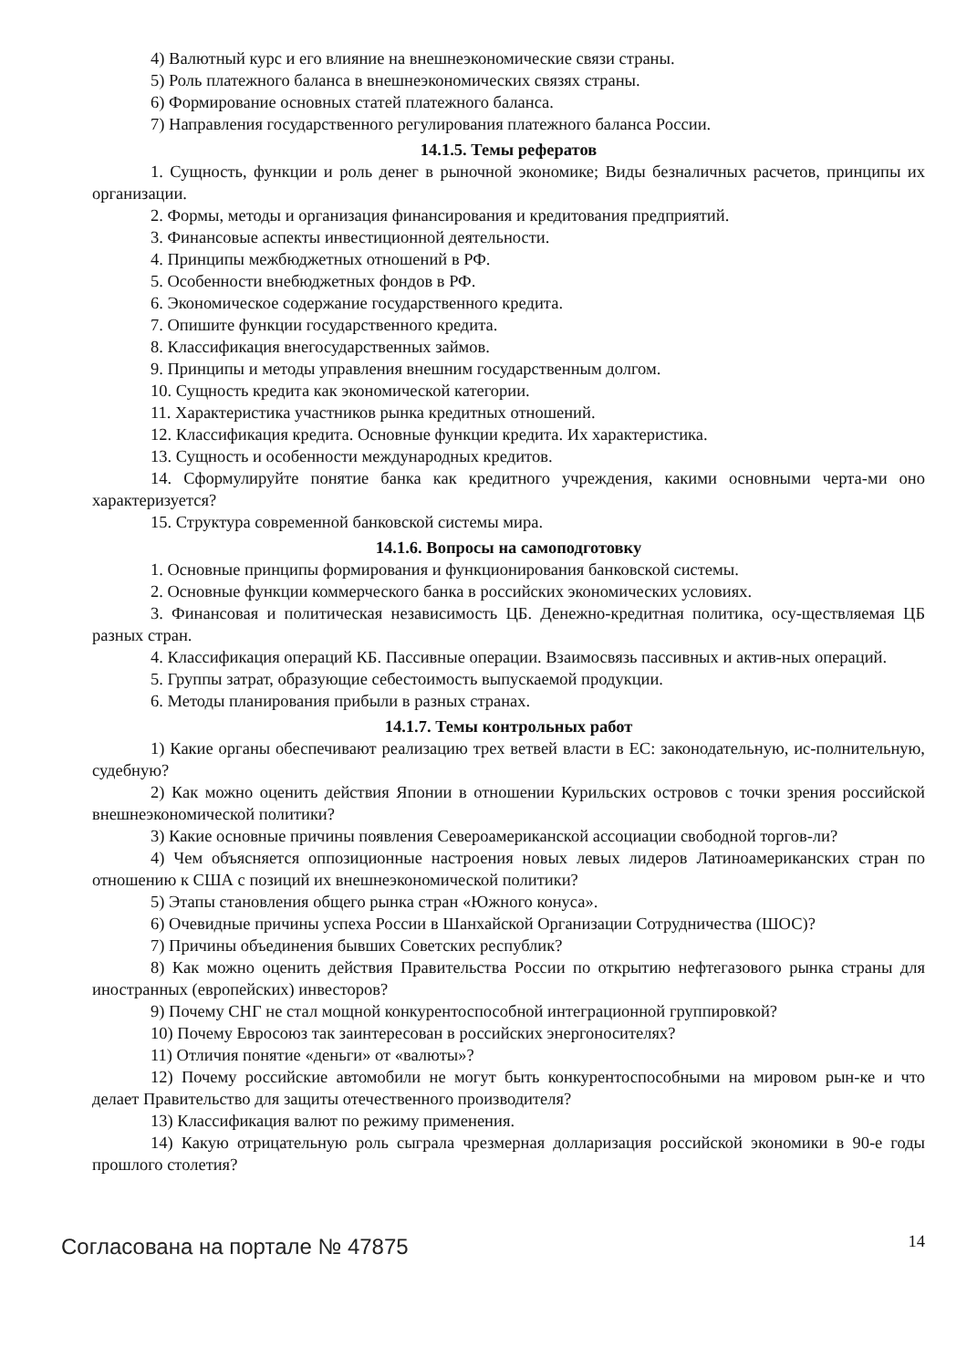4) Валютный курс и его влияние на внешнеэкономические связи страны.
5) Роль платежного баланса в внешнеэкономических связях страны.
6) Формирование основных статей платежного баланса.
7) Направления государственного регулирования платежного баланса России.
14.1.5. Темы рефератов
1. Сущность, функции и роль денег в рыночной экономике; Виды безналичных расчетов, принципы их организации.
2. Формы, методы и организация финансирования и кредитования предприятий.
3. Финансовые аспекты инвестиционной деятельности.
4. Принципы межбюджетных отношений в РФ.
5. Особенности внебюджетных фондов в РФ.
6. Экономическое содержание государственного кредита.
7. Опишите функции государственного кредита.
8. Классификация внегосударственных займов.
9. Принципы и методы управления внешним государственным долгом.
10. Сущность кредита как экономической категории.
11. Характеристика участников рынка кредитных отношений.
12. Классификация кредита. Основные функции кредита. Их характеристика.
13. Сущность и особенности международных кредитов.
14. Сформулируйте понятие банка как кредитного учреждения, какими основными черта-ми оно характеризуется?
15. Структура современной банковской системы мира.
14.1.6. Вопросы на самоподготовку
1. Основные принципы формирования и функционирования банковской системы.
2. Основные функции коммерческого банка в российских экономических условиях.
3. Финансовая и политическая независимость ЦБ. Денежно-кредитная политика, осу-ществляемая ЦБ разных стран.
4. Классификация операций КБ. Пассивные операции. Взаимосвязь пассивных и актив-ных операций.
5. Группы затрат, образующие себестоимость выпускаемой продукции.
6. Методы планирования прибыли в разных странах.
14.1.7. Темы контрольных работ
1) Какие органы обеспечивают реализацию трех ветвей власти в ЕС: законодательную, ис-полнительную, судебную?
2) Как можно оценить действия Японии в отношении Курильских островов с точки зрения российской внешнеэкономической политики?
3) Какие основные причины появления Североамериканской ассоциации свободной торгов-ли?
4) Чем объясняется оппозиционные настроения новых левых лидеров Латиноамериканских стран по отношению к США с позиций их внешнеэкономической политики?
5) Этапы становления общего рынка стран «Южного конуса».
6) Очевидные причины успеха России в Шанхайской Организации Сотрудничества (ШОС)?
7) Причины объединения бывших Советских республик?
8) Как можно оценить действия Правительства России по открытию нефтегазового рынка страны для иностранных (европейских) инвесторов?
9) Почему СНГ не стал мощной конкурентоспособной интеграционной группировкой?
10) Почему Евросоюз так заинтересован в российских энергоносителях?
11) Отличия понятие «деньги» от «валюты»?
12) Почему российские автомобили не могут быть конкурентоспособными на мировом рын-ке и что делает Правительство для защиты отечественного производителя?
13) Классификация валют по режиму применения.
14) Какую отрицательную роль сыграла чрезмерная долларизация российской экономики в 90-е годы прошлого столетия?
Согласована на портале № 47875 14